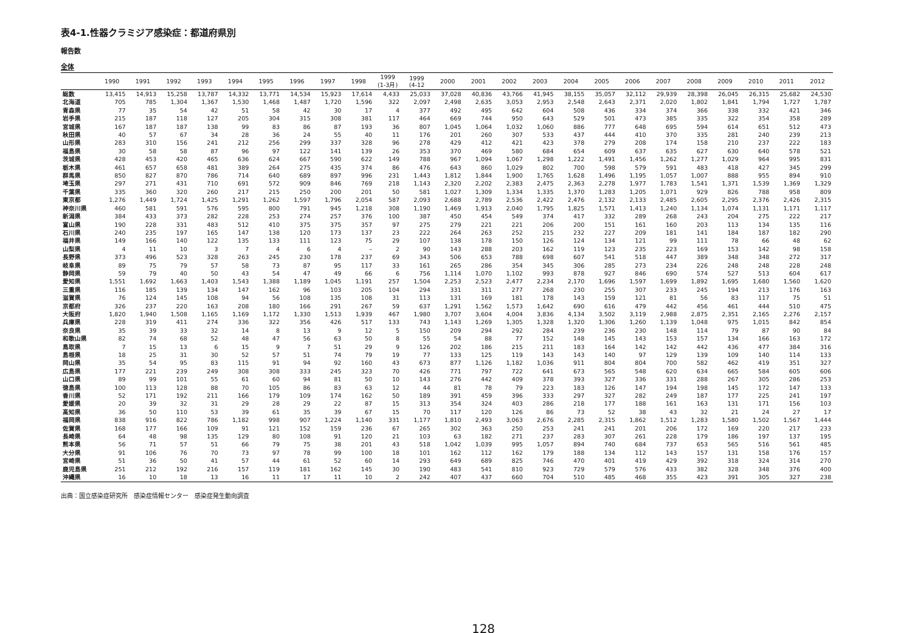表4-1.性器クラミジア感染症：都道府県別
報告数
全体
| | 1990 | 1991 | 1992 | 1993 | 1994 | 1995 | 1996 | 1997 | 1998 | 1999 (1-3月) | 1999 (4-12 | 2000 | 2001 | 2002 | 2003 | 2004 | 2005 | 2006 | 2007 | 2008 | 2009 | 2010 | 2011 | 2012 |
| --- | --- | --- | --- | --- | --- | --- | --- | --- | --- | --- | --- | --- | --- | --- | --- | --- | --- | --- | --- | --- | --- | --- | --- | --- |
| 総数 | 13,415 | 14,913 | 15,258 | 13,787 | 14,332 | 13,771 | 14,534 | 15,923 | 17,614 | 4,433 | 25,033 | 37,028 | 40,836 | 43,766 | 41,945 | 38,155 | 35,057 | 32,112 | 29,939 | 28,398 | 26,045 | 26,315 | 25,682 | 24,530 |
| 北海道 | 705 | 785 | 1,304 | 1,367 | 1,530 | 1,468 | 1,487 | 1,720 | 1,596 | 322 | 2,097 | 2,498 | 2,635 | 3,053 | 2,953 | 2,548 | 2,643 | 2,371 | 2,020 | 1,802 | 1,841 | 1,794 | 1,727 | 1,787 |
| 青森県 | 77 | 35 | 54 | 42 | 51 | 58 | 42 | 30 | 17 | 4 | 377 | 492 | 495 | 642 | 604 | 508 | 436 | 334 | 374 | 366 | 338 | 332 | 421 | 346 |
| 岩手県 | 215 | 187 | 118 | 127 | 205 | 304 | 315 | 308 | 381 | 117 | 464 | 669 | 744 | 950 | 643 | 529 | 501 | 473 | 385 | 335 | 322 | 354 | 358 | 289 |
| 宮城県 | 167 | 187 | 187 | 138 | 99 | 83 | 86 | 87 | 193 | 36 | 807 | 1,045 | 1,064 | 1,032 | 1,060 | 886 | 777 | 648 | 695 | 594 | 614 | 651 | 512 | 473 |
| 秋田県 | 40 | 57 | 67 | 34 | 28 | 36 | 24 | 55 | 40 | 11 | 176 | 201 | 260 | 307 | 533 | 437 | 444 | 410 | 370 | 335 | 281 | 240 | 239 | 213 |
| 山形県 | 283 | 310 | 156 | 241 | 212 | 256 | 299 | 337 | 328 | 96 | 278 | 429 | 412 | 421 | 423 | 378 | 279 | 208 | 174 | 158 | 210 | 237 | 222 | 183 |
| 福島県 | 30 | 58 | 58 | 87 | 96 | 97 | 122 | 141 | 139 | 26 | 353 | 370 | 469 | 580 | 684 | 654 | 609 | 637 | 635 | 627 | 630 | 640 | 578 | 521 |
| 茨城県 | 428 | 453 | 420 | 465 | 636 | 624 | 667 | 590 | 622 | 149 | 788 | 967 | 1,094 | 1,067 | 1,298 | 1,222 | 1,491 | 1,456 | 1,262 | 1,277 | 1,029 | 964 | 995 | 831 |
| 栃木県 | 461 | 657 | 658 | 481 | 389 | 264 | 275 | 435 | 374 | 86 | 476 | 643 | 860 | 1,029 | 802 | 700 | 598 | 579 | 591 | 483 | 418 | 427 | 345 | 299 |
| 群馬県 | 850 | 827 | 870 | 786 | 714 | 640 | 689 | 897 | 996 | 231 | 1,443 | 1,812 | 1,844 | 1,900 | 1,765 | 1,628 | 1,496 | 1,195 | 1,057 | 1,007 | 888 | 955 | 894 | 910 |
| 埼玉県 | 297 | 271 | 431 | 710 | 691 | 572 | 909 | 846 | 769 | 218 | 1,143 | 2,320 | 2,202 | 2,383 | 2,475 | 2,363 | 2,278 | 1,977 | 1,783 | 1,541 | 1,371 | 1,539 | 1,369 | 1,329 |
| 千葉県 | 335 | 360 | 320 | 260 | 217 | 215 | 250 | 200 | 201 | 50 | 581 | 1,027 | 1,309 | 1,334 | 1,335 | 1,370 | 1,283 | 1,205 | 1,071 | 929 | 826 | 788 | 958 | 809 |
| 東京都 | 1,276 | 1,449 | 1,724 | 1,425 | 1,291 | 1,262 | 1,597 | 1,796 | 2,054 | 587 | 2,093 | 2,688 | 2,789 | 2,536 | 2,422 | 2,476 | 2,132 | 2,133 | 2,485 | 2,605 | 2,295 | 2,376 | 2,426 | 2,315 |
| 神奈川県 | 460 | 581 | 591 | 576 | 595 | 800 | 791 | 945 | 1,218 | 308 | 1,190 | 1,469 | 1,913 | 2,040 | 1,795 | 1,825 | 1,571 | 1,413 | 1,240 | 1,134 | 1,074 | 1,131 | 1,171 | 1,117 |
| 新潟県 | 384 | 433 | 373 | 282 | 228 | 253 | 274 | 257 | 376 | 100 | 387 | 450 | 454 | 549 | 374 | 417 | 332 | 289 | 268 | 243 | 204 | 275 | 222 | 217 |
| 富山県 | 190 | 228 | 331 | 483 | 512 | 410 | 375 | 375 | 357 | 97 | 275 | 279 | 221 | 221 | 206 | 200 | 151 | 161 | 160 | 203 | 113 | 134 | 135 | 116 |
| 石川県 | 240 | 235 | 197 | 165 | 147 | 138 | 120 | 173 | 137 | 23 | 222 | 264 | 263 | 252 | 215 | 232 | 227 | 209 | 181 | 141 | 184 | 187 | 182 | 290 |
| 福井県 | 149 | 166 | 140 | 122 | 135 | 133 | 111 | 123 | 75 | 29 | 107 | 138 | 178 | 150 | 126 | 124 | 134 | 121 | 99 | 111 | 78 | 66 | 48 | 62 |
| 山梨県 | 4 | 11 | 10 | 3 | 7 | 4 | 6 | 4 | – | 2 | 90 | 143 | 288 | 203 | 162 | 119 | 123 | 235 | 223 | 169 | 153 | 142 | 98 | 158 |
| 長野県 | 373 | 496 | 523 | 328 | 263 | 245 | 230 | 178 | 237 | 69 | 343 | 506 | 653 | 788 | 698 | 607 | 541 | 518 | 447 | 389 | 348 | 348 | 272 | 317 |
| 岐阜県 | 89 | 75 | 79 | 57 | 58 | 73 | 87 | 95 | 117 | 33 | 161 | 265 | 286 | 354 | 345 | 306 | 285 | 273 | 234 | 226 | 248 | 248 | 228 | 248 |
| 静岡県 | 59 | 79 | 40 | 50 | 43 | 54 | 47 | 49 | 66 | 6 | 756 | 1,114 | 1,070 | 1,102 | 993 | 878 | 927 | 846 | 690 | 574 | 527 | 513 | 604 | 617 |
| 愛知県 | 1,551 | 1,692 | 1,663 | 1,403 | 1,543 | 1,388 | 1,189 | 1,045 | 1,191 | 257 | 1,504 | 2,253 | 2,523 | 2,477 | 2,234 | 2,170 | 1,696 | 1,597 | 1,699 | 1,892 | 1,695 | 1,680 | 1,560 | 1,620 |
| 三重県 | 116 | 185 | 139 | 134 | 147 | 162 | 96 | 103 | 205 | 104 | 294 | 331 | 311 | 277 | 268 | 230 | 255 | 307 | 233 | 245 | 194 | 213 | 176 | 163 |
| 滋賀県 | 76 | 124 | 145 | 108 | 94 | 56 | 108 | 135 | 108 | 31 | 113 | 131 | 169 | 181 | 178 | 143 | 159 | 121 | 81 | 56 | 83 | 117 | 75 | 51 |
| 京都府 | 326 | 237 | 220 | 163 | 208 | 180 | 166 | 291 | 267 | 59 | 637 | 1,291 | 1,562 | 1,573 | 1,642 | 690 | 616 | 479 | 442 | 456 | 461 | 444 | 510 | 475 |
| 大阪府 | 1,820 | 1,940 | 1,508 | 1,165 | 1,169 | 1,172 | 1,330 | 1,513 | 1,939 | 467 | 1,980 | 3,707 | 3,604 | 4,004 | 3,836 | 4,134 | 3,502 | 3,119 | 2,988 | 2,875 | 2,351 | 2,165 | 2,276 | 2,157 |
| 兵庫県 | 228 | 319 | 411 | 274 | 336 | 322 | 356 | 426 | 517 | 133 | 743 | 1,143 | 1,269 | 1,305 | 1,328 | 1,320 | 1,306 | 1,260 | 1,139 | 1,048 | 975 | 1,015 | 842 | 854 |
| 奈良県 | 35 | 39 | 33 | 32 | 14 | 8 | 13 | 9 | 12 | 5 | 150 | 209 | 294 | 292 | 284 | 239 | 236 | 230 | 148 | 114 | 79 | 87 | 90 | 84 |
| 和歌山県 | 82 | 74 | 68 | 52 | 48 | 47 | 56 | 63 | 50 | 8 | 55 | 54 | 88 | 77 | 152 | 148 | 145 | 143 | 153 | 157 | 134 | 166 | 163 | 172 |
| 鳥取県 | 7 | 15 | 13 | 6 | 15 | 9 | 7 | 51 | 29 | 9 | 126 | 202 | 186 | 215 | 211 | 183 | 164 | 142 | 142 | 442 | 436 | 477 | 384 | 316 |
| 島根県 | 18 | 25 | 31 | 30 | 52 | 57 | 51 | 74 | 79 | 19 | 77 | 133 | 125 | 119 | 143 | 143 | 140 | 97 | 129 | 139 | 109 | 140 | 114 | 133 |
| 岡山県 | 35 | 54 | 95 | 83 | 115 | 91 | 94 | 92 | 160 | 43 | 673 | 877 | 1,126 | 1,182 | 1,036 | 911 | 804 | 804 | 700 | 582 | 462 | 419 | 351 | 327 |
| 広島県 | 177 | 221 | 239 | 249 | 308 | 308 | 333 | 245 | 323 | 70 | 426 | 771 | 797 | 722 | 641 | 673 | 565 | 548 | 620 | 634 | 665 | 584 | 605 | 606 |
| 山口県 | 89 | 99 | 101 | 55 | 61 | 60 | 94 | 81 | 50 | 10 | 143 | 276 | 442 | 409 | 378 | 393 | 327 | 336 | 331 | 288 | 267 | 305 | 286 | 253 |
| 徳島県 | 100 | 113 | 128 | 88 | 70 | 105 | 86 | 83 | 63 | 12 | 44 | 81 | 78 | 79 | 223 | 183 | 126 | 147 | 194 | 198 | 145 | 172 | 147 | 133 |
| 香川県 | 52 | 171 | 192 | 211 | 166 | 179 | 109 | 174 | 162 | 50 | 189 | 391 | 459 | 396 | 333 | 297 | 327 | 282 | 249 | 187 | 177 | 225 | 241 | 197 |
| 愛媛県 | 20 | 39 | 32 | 31 | 29 | 28 | 29 | 22 | 87 | 15 | 313 | 354 | 324 | 403 | 286 | 218 | 177 | 188 | 161 | 163 | 131 | 171 | 156 | 103 |
| 高知県 | 36 | 50 | 110 | 53 | 39 | 61 | 35 | 39 | 67 | 15 | 70 | 117 | 120 | 126 | 86 | 73 | 52 | 38 | 43 | 32 | 21 | 24 | 27 | 17 |
| 福岡県 | 838 | 916 | 822 | 786 | 1,182 | 998 | 907 | 1,224 | 1,140 | 331 | 1,177 | 1,810 | 2,493 | 3,063 | 2,676 | 2,285 | 2,315 | 1,862 | 1,512 | 1,283 | 1,580 | 1,502 | 1,567 | 1,444 |
| 佐賀県 | 168 | 177 | 166 | 109 | 91 | 121 | 152 | 159 | 236 | 67 | 265 | 302 | 363 | 250 | 253 | 241 | 241 | 201 | 206 | 172 | 169 | 220 | 217 | 233 |
| 長崎県 | 64 | 48 | 98 | 135 | 129 | 80 | 108 | 91 | 120 | 21 | 103 | 63 | 182 | 271 | 237 | 283 | 307 | 261 | 228 | 179 | 186 | 197 | 137 | 195 |
| 熊本県 | 56 | 71 | 57 | 51 | 66 | 79 | 75 | 38 | 201 | 43 | 518 | 1,042 | 1,039 | 995 | 1,057 | 894 | 740 | 684 | 737 | 653 | 565 | 516 | 561 | 485 |
| 大分県 | 91 | 106 | 76 | 70 | 73 | 97 | 78 | 99 | 100 | 18 | 101 | 162 | 112 | 162 | 179 | 188 | 134 | 112 | 143 | 157 | 131 | 158 | 176 | 157 |
| 宮崎県 | 51 | 36 | 50 | 41 | 57 | 44 | 61 | 52 | 60 | 14 | 293 | 649 | 689 | 825 | 746 | 470 | 401 | 419 | 429 | 392 | 318 | 324 | 314 | 270 |
| 鹿児島県 | 251 | 212 | 192 | 216 | 157 | 119 | 181 | 162 | 145 | 30 | 190 | 483 | 541 | 810 | 923 | 729 | 579 | 576 | 433 | 382 | 328 | 348 | 376 | 400 |
| 沖縄県 | 16 | 10 | 18 | 13 | 16 | 11 | 17 | 11 | 10 | 2 | 242 | 407 | 437 | 660 | 704 | 510 | 485 | 468 | 355 | 423 | 391 | 305 | 327 | 238 |
出典：国立感染症研究所　感染症情報センター　感染症発生動向調査
128